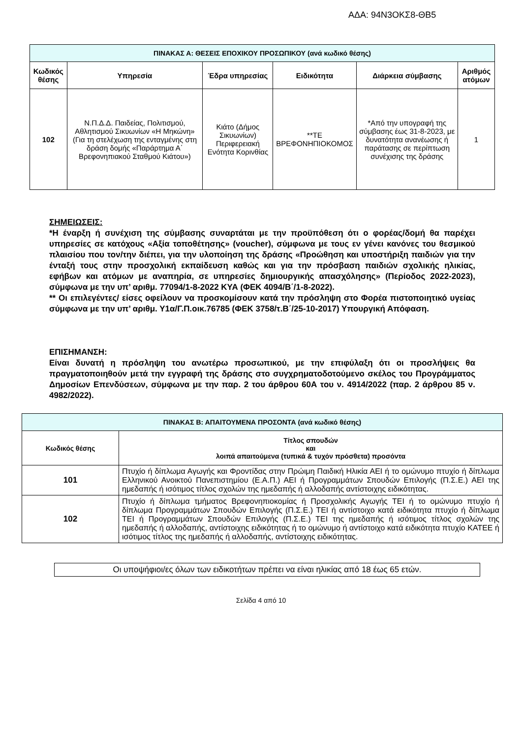ΑΔΑ: 94Ν3ΟΚΣ8-ΘΒ5
| ΠΙΝΑΚΑΣ Α: ΘΕΣΕΙΣ ΕΠΟΧΙΚΟΥ ΠΡΟΣΩΠΙΚΟΥ (ανά κωδικό θέσης) | | | | | |
| Κωδικός θέσης | Υπηρεσία | Έδρα υπηρεσίας | Ειδικότητα | Διάρκεια σύμβασης | Αριθμός ατόμων |
| 102 | Ν.Π.Δ.Δ. Παιδείας, Πολιτισμού, Αθλητισμού Σικυωνίων «Η Μηκώνη» (Για τη στελέχωση της ενταγμένης στη δράση δομής «Παράρτημα Α΄ Βρεφονηπιακού Σταθμού Κιάτου») | Κιάτο (Δήμος Σικυωνίων) Περιφερειακή Ενότητα Κορινθίας | **ΤΕ ΒΡΕΦΟΝΗΠΙΟΚΟΜΟΣ | *Από την υπογραφή της σύμβασης έως 31-8-2023, με δυνατότητα ανανέωσης ή παράτασης σε περίπτωση συνέχισης της δράσης | 1 |
ΣΗΜΕΙΩΣΕΙΣ:
*Η έναρξη ή συνέχιση της σύμβασης συναρτάται με την προϋπόθεση ότι ο φορέας/δομή θα παρέχει υπηρεσίες σε κατόχους «Αξία τοποθέτησης» (voucher), σύμφωνα με τους εν γένει κανόνες του θεσμικού πλαισίου που τον/την διέπει, για την υλοποίηση της δράσης «Προώθηση και υποστήριξη παιδιών για την ένταξή τους στην προσχολική εκπαίδευση καθώς και για την πρόσβαση παιδιών σχολικής ηλικίας, εφήβων και ατόμων με αναπηρία, σε υπηρεσίες δημιουργικής απασχόλησης» (Περίοδος 2022-2023), σύμφωνα με την υπ’ αριθμ. 77094/1-8-2022 ΚΥΑ (ΦΕΚ 4094/Β΄/1-8-2022).
** Οι επιλεγέντες/ είσες οφείλουν να προσκομίσουν κατά την πρόσληψη στο Φορέα πιστοποιητικό υγείας σύμφωνα με την υπ’ αριθμ. Υ1α/Γ.Π.οικ.76785 (ΦΕΚ 3758/τ.Β΄/25-10-2017) Υπουργική Απόφαση.
ΕΠΙΣΗΜΑΝΣΗ:
Είναι δυνατή η πρόσληψη του ανωτέρω προσωπικού, με την επιφύλαξη ότι οι προσλήψεις θα πραγματοποιηθούν μετά την εγγραφή της δράσης στο συγχρηματοδοτούμενο σκέλος του Προγράμματος Δημοσίων Επενδύσεων, σύμφωνα με την παρ. 2 του άρθρου 60Α του ν. 4914/2022 (παρ. 2 άρθρου 85 ν. 4982/2022).
| ΠΙΝΑΚΑΣ Β: ΑΠΑΙΤΟΥΜΕΝΑ ΠΡΟΣΟΝΤΑ (ανά κωδικό θέσης) | |
| Κωδικός θέσης | Τίτλος σπουδών και λοιπά απαιτούμενα (τυπικά & τυχόν πρόσθετα) προσόντα |
| 101 | Πτυχίο ή δίπλωμα Αγωγής και Φροντίδας στην Πρώιμη Παιδική Ηλικία ΑΕΙ ή το ομώνυμο πτυχίο ή δίπλωμα Ελληνικού Ανοικτού Πανεπιστημίου (Ε.Α.Π.) ΑΕΙ ή Προγραμμάτων Σπουδών Επιλογής (Π.Σ.Ε.) ΑΕΙ της ημεδαπής ή ισότιμος τίτλος σχολών της ημεδαπής ή αλλοδαπής αντίστοιχης ειδικότητας. |
| 102 | Πτυχίο ή δίπλωμα τμήματος Βρεφονηπιοκομίας ή Προσχολικής Αγωγής ΤΕΙ ή το ομώνυμο πτυχίο ή δίπλωμα Προγραμμάτων Σπουδών Επιλογής (Π.Σ.Ε.) ΤΕΙ ή αντίστοιχο κατά ειδικότητα πτυχίο ή δίπλωμα ΤΕΙ ή Προγραμμάτων Σπουδών Επιλογής (Π.Σ.Ε.) ΤΕΙ της ημεδαπής ή ισότιμος τίτλος σχολών της ημεδαπής ή αλλοδαπής, αντίστοιχης ειδικότητας ή το ομώνυμο ή αντίστοιχο κατά ειδικότητα πτυχίο ΚΑΤΕΕ ή ισότιμος τίτλος της ημεδαπής ή αλλοδαπής, αντίστοιχης ειδικότητας. |
Οι υποψήφιοι/ες όλων των ειδικοτήτων πρέπει να είναι ηλικίας από 18 έως 65 ετών.
Σελίδα 4 από 10